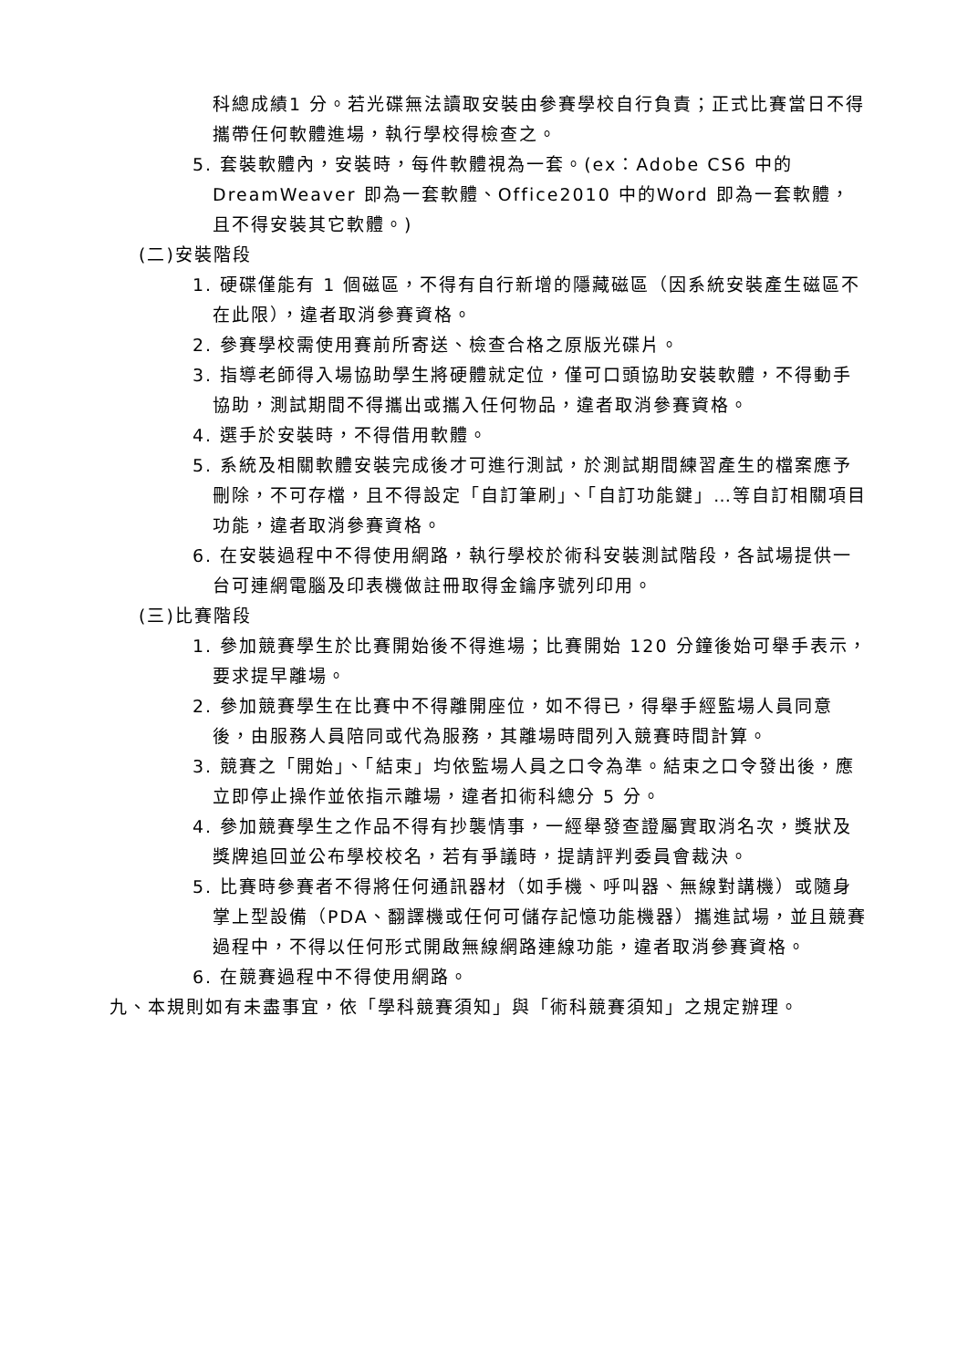科總成績1 分。若光碟無法讀取安裝由參賽學校自行負責；正式比賽當日不得攜帶任何軟體進場，執行學校得檢查之。
5. 套裝軟體內，安裝時，每件軟體視為一套。(ex：Adobe CS6 中的 DreamWeaver 即為一套軟體、Office2010 中的Word 即為一套軟體，且不得安裝其它軟體。)
(二)安裝階段
1. 硬碟僅能有 1 個磁區，不得有自行新增的隱藏磁區（因系統安裝產生磁區不在此限），違者取消參賽資格。
2. 參賽學校需使用賽前所寄送、檢查合格之原版光碟片。
3. 指導老師得入場協助學生將硬體就定位，僅可口頭協助安裝軟體，不得動手協助，測試期間不得攜出或攜入任何物品，違者取消參賽資格。
4. 選手於安裝時，不得借用軟體。
5. 系統及相關軟體安裝完成後才可進行測試，於測試期間練習產生的檔案應予刪除，不可存檔，且不得設定「自訂筆刷」、「自訂功能鍵」…等自訂相關項目功能，違者取消參賽資格。
6. 在安裝過程中不得使用網路，執行學校於術科安裝測試階段，各試場提供一台可連網電腦及印表機做註冊取得金鑰序號列印用。
(三)比賽階段
1. 參加競賽學生於比賽開始後不得進場；比賽開始 120 分鐘後始可舉手表示，要求提早離場。
2. 參加競賽學生在比賽中不得離開座位，如不得已，得舉手經監場人員同意後，由服務人員陪同或代為服務，其離場時間列入競賽時間計算。
3. 競賽之「開始」、「結束」均依監場人員之口令為準。結束之口令發出後，應立即停止操作並依指示離場，違者扣術科總分 5 分。
4. 參加競賽學生之作品不得有抄襲情事，一經舉發查證屬實取消名次，獎狀及獎牌追回並公布學校校名，若有爭議時，提請評判委員會裁決。
5. 比賽時參賽者不得將任何通訊器材（如手機、呼叫器、無線對講機）或隨身掌上型設備（PDA、翻譯機或任何可儲存記憶功能機器）攜進試場，並且競賽過程中，不得以任何形式開啟無線網路連線功能，違者取消參賽資格。
6. 在競賽過程中不得使用網路。
九、本規則如有未盡事宜，依「學科競賽須知」與「術科競賽須知」之規定辦理。